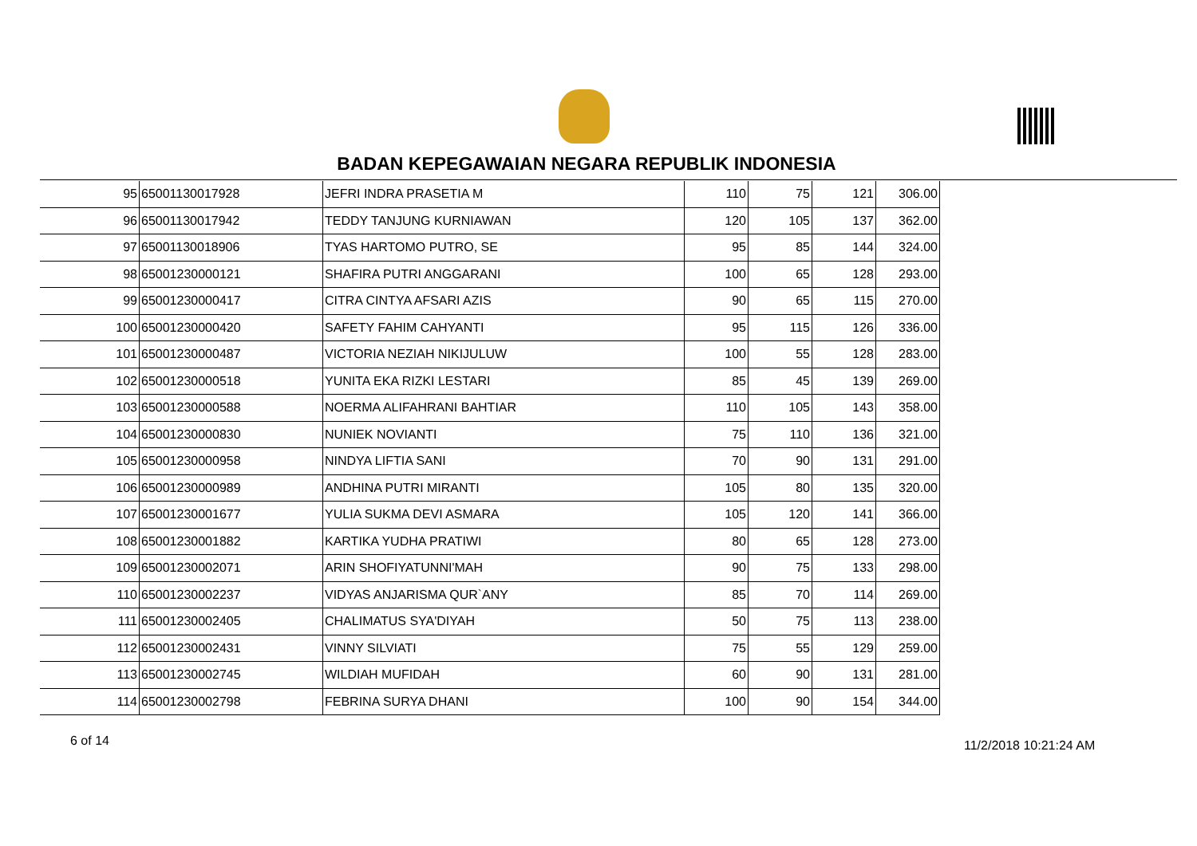BADAN KEPEGAWAIAN NEGARA REPUBLIK INDONESIA
| 95 | 65001130017928 | JEFRI INDRA PRASETIA M | 110 | 75 | 121 | 306.00 |
| 96 | 65001130017942 | TEDDY TANJUNG KURNIAWAN | 120 | 105 | 137 | 362.00 |
| 97 | 65001130018906 | TYAS HARTOMO PUTRO, SE | 95 | 85 | 144 | 324.00 |
| 98 | 65001230000121 | SHAFIRA PUTRI ANGGARANI | 100 | 65 | 128 | 293.00 |
| 99 | 65001230000417 | CITRA CINTYA AFSARI AZIS | 90 | 65 | 115 | 270.00 |
| 100 | 65001230000420 | SAFETY FAHIM CAHYANTI | 95 | 115 | 126 | 336.00 |
| 101 | 65001230000487 | VICTORIA NEZIAH NIKIJULUW | 100 | 55 | 128 | 283.00 |
| 102 | 65001230000518 | YUNITA EKA RIZKI LESTARI | 85 | 45 | 139 | 269.00 |
| 103 | 65001230000588 | NOERMA ALIFAHRANI BAHTIAR | 110 | 105 | 143 | 358.00 |
| 104 | 65001230000830 | NUNIEK NOVIANTI | 75 | 110 | 136 | 321.00 |
| 105 | 65001230000958 | NINDYA LIFTIA SANI | 70 | 90 | 131 | 291.00 |
| 106 | 65001230000989 | ANDHINA PUTRI MIRANTI | 105 | 80 | 135 | 320.00 |
| 107 | 65001230001677 | YULIA SUKMA DEVI ASMARA | 105 | 120 | 141 | 366.00 |
| 108 | 65001230001882 | KARTIKA YUDHA PRATIWI | 80 | 65 | 128 | 273.00 |
| 109 | 65001230002071 | ARIN SHOFIYATUNNI'MAH | 90 | 75 | 133 | 298.00 |
| 110 | 65001230002237 | VIDYAS ANJARISMA QUR`ANY | 85 | 70 | 114 | 269.00 |
| 111 | 65001230002405 | CHALIMATUS SYA'DIYAH | 50 | 75 | 113 | 238.00 |
| 112 | 65001230002431 | VINNY SILVIATI | 75 | 55 | 129 | 259.00 |
| 113 | 65001230002745 | WILDIAH MUFIDAH | 60 | 90 | 131 | 281.00 |
| 114 | 65001230002798 | FEBRINA SURYA DHANI | 100 | 90 | 154 | 344.00 |
6 of 14 11/2/2018 10:21:24 AM